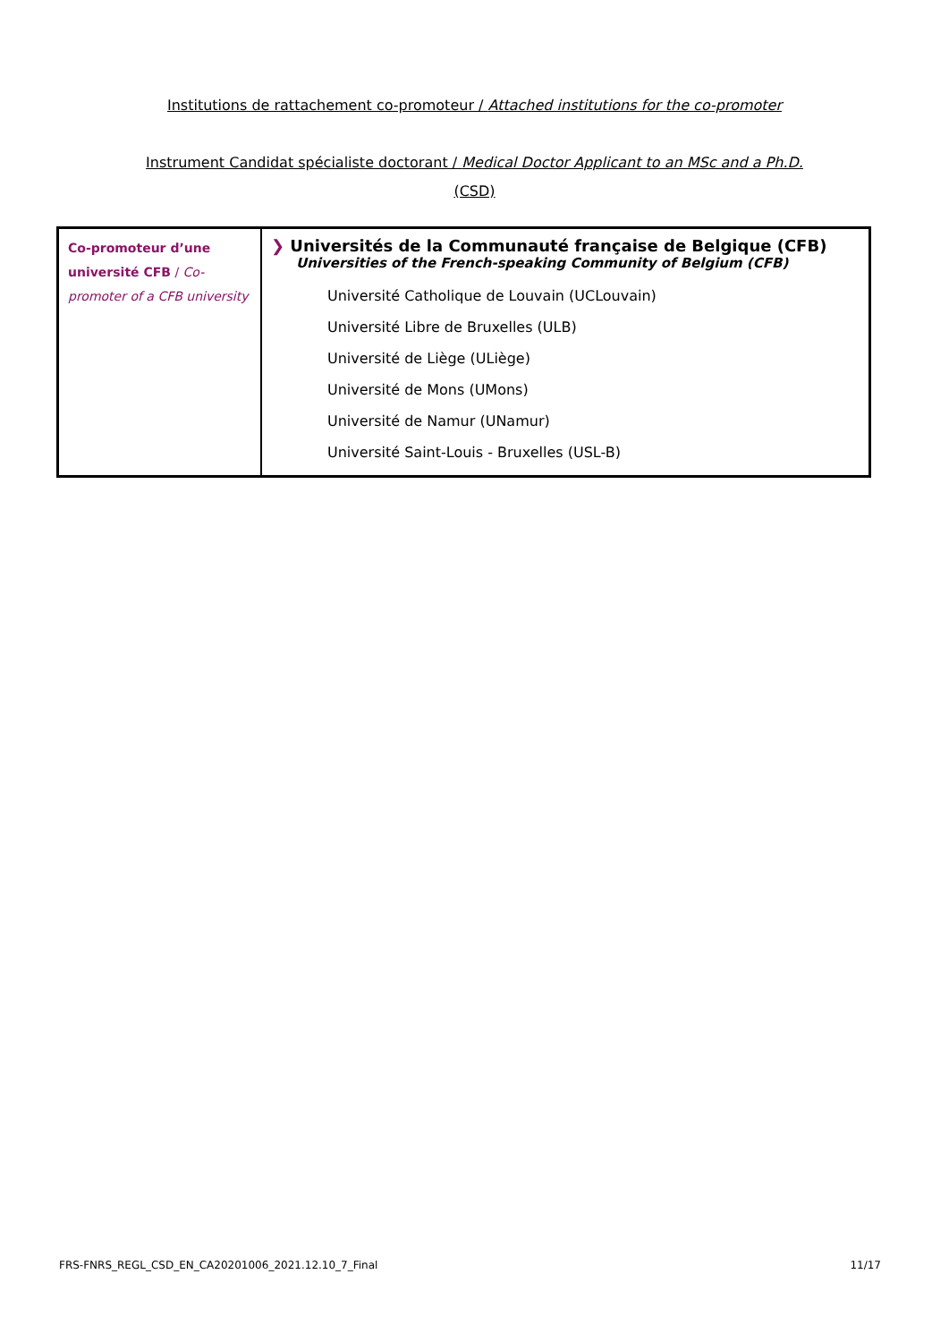Institutions de rattachement co-promoteur / Attached institutions for the co-promoter
Instrument Candidat spécialiste doctorant / Medical Doctor Applicant to an MSc and a Ph.D.
(CSD)
| Co-promoteur d’une université CFB / Co-promoter of a CFB university | ❯ Universités de la Communauté française de Belgique (CFB) Universities of the French-speaking Community of Belgium (CFB) Université Catholique de Louvain (UCLouvain) Université Libre de Bruxelles (ULB) Université de Liège (ULiège) Université de Mons (UMons) Université de Namur (UNamur) Université Saint-Louis - Bruxelles (USL-B) |
FRS-FNRS_REGL_CSD_EN_CA20201006_2021.12.10_7_Final 11/17